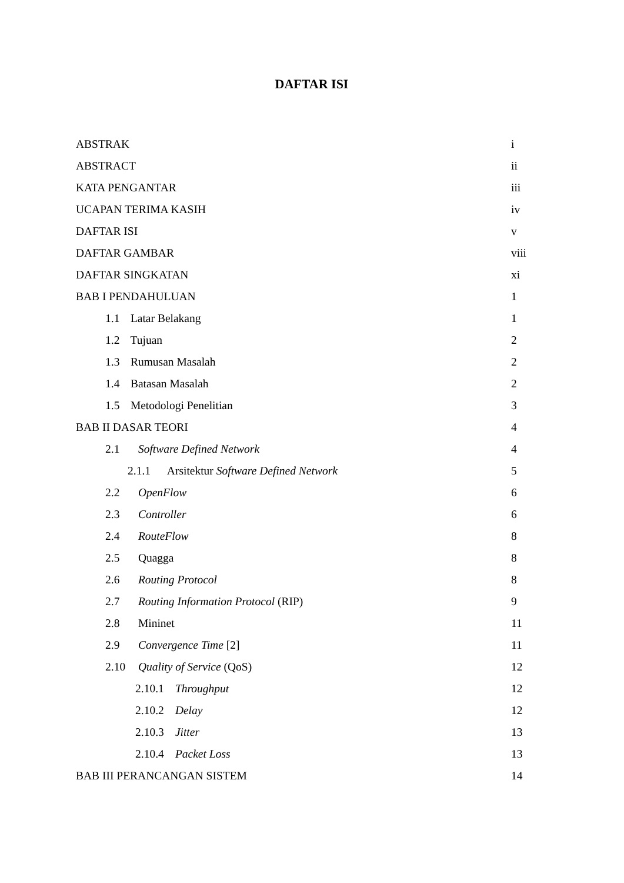DAFTAR ISI
ABSTRAK i
ABSTRACT ii
KATA PENGANTAR iii
UCAPAN TERIMA KASIH iv
DAFTAR ISI v
DAFTAR GAMBAR viii
DAFTAR SINGKATAN xi
BAB I PENDAHULUAN 1
1.1 Latar Belakang 1
1.2 Tujuan 2
1.3 Rumusan Masalah 2
1.4 Batasan Masalah 2
1.5 Metodologi Penelitian 3
BAB II DASAR TEORI 4
2.1 Software Defined Network 4
2.1.1 Arsitektur Software Defined Network 5
2.2 OpenFlow 6
2.3 Controller 6
2.4 RouteFlow 8
2.5 Quagga 8
2.6 Routing Protocol 8
2.7 Routing Information Protocol (RIP) 9
2.8 Mininet 11
2.9 Convergence Time [2] 11
2.10 Quality of Service (QoS) 12
2.10.1 Throughput 12
2.10.2 Delay 12
2.10.3 Jitter 13
2.10.4 Packet Loss 13
BAB III PERANCANGAN SISTEM 14